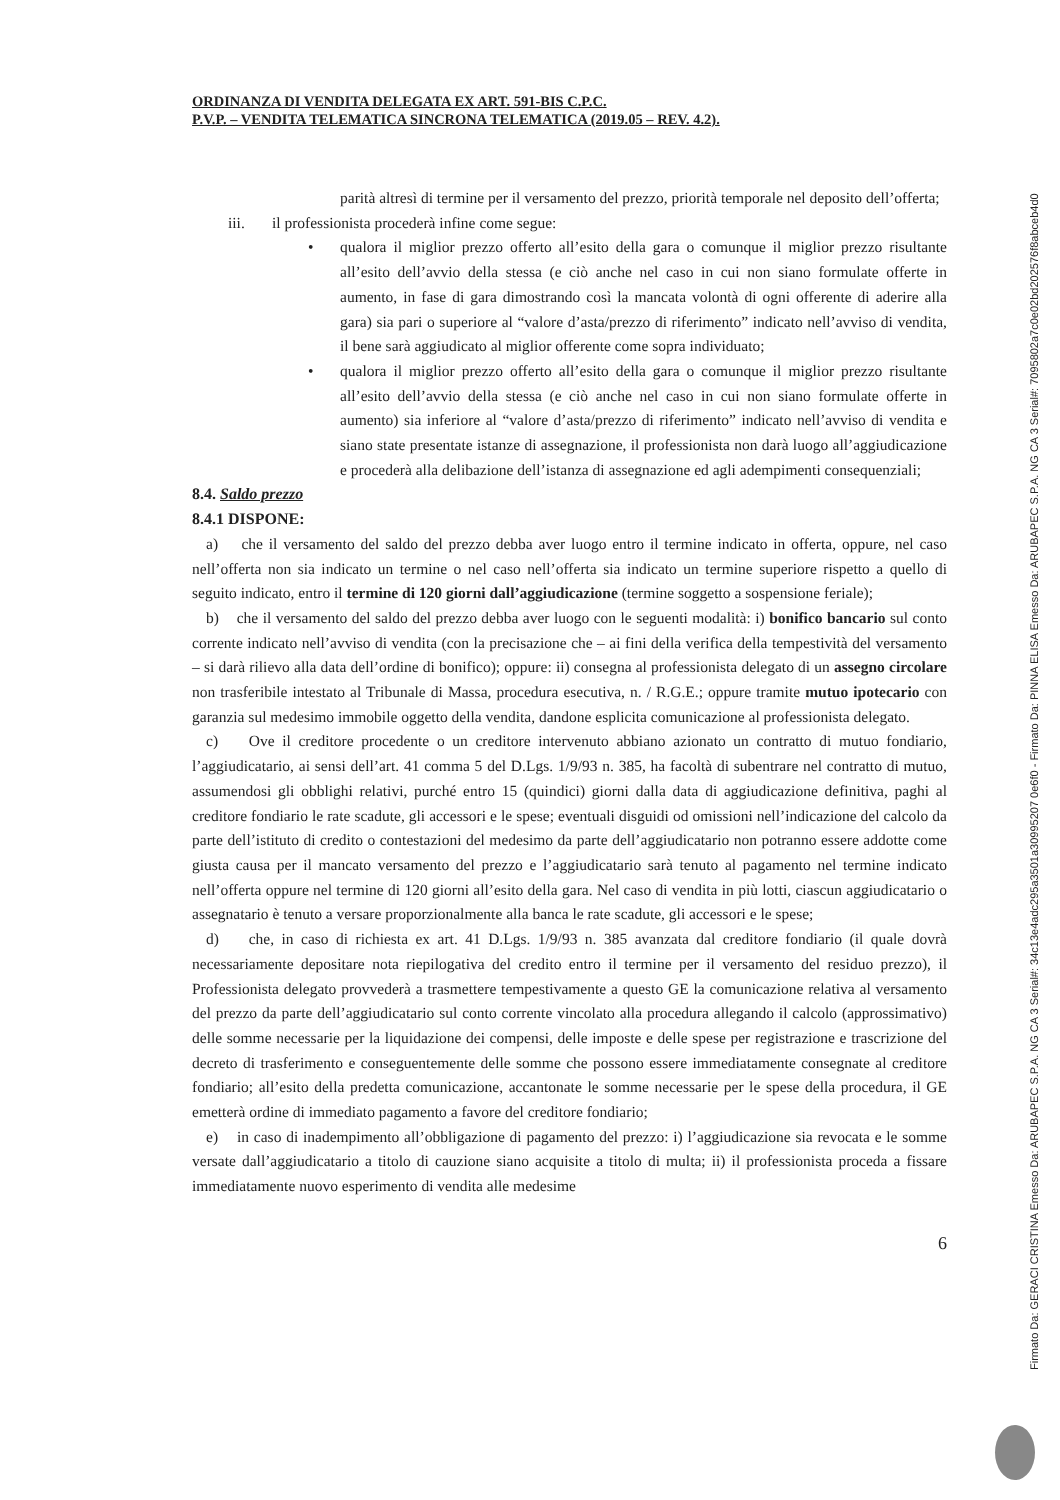ORDINANZA DI VENDITA DELEGATA EX ART. 591-BIS C.P.C.
P.V.P. – VENDITA TELEMATICA SINCRONA TELEMATICA (2019.05 – REV. 4.2).
parità altresì di termine per il versamento del prezzo, priorità temporale nel deposito dell’offerta;
iii. il professionista procederà infine come segue:
• qualora il miglior prezzo offerto all’esito della gara o comunque il miglior prezzo risultante all’esito dell’avvio della stessa (e ciò anche nel caso in cui non siano formulate offerte in aumento, in fase di gara dimostrando così la mancata volontà di ogni offerente di aderire alla gara) sia pari o superiore al “valore d’asta/prezzo di riferimento” indicato nell’avviso di vendita, il bene sarà aggiudicato al miglior offerente come sopra individuato;
• qualora il miglior prezzo offerto all’esito della gara o comunque il miglior prezzo risultante all’esito dell’avvio della stessa (e ciò anche nel caso in cui non siano formulate offerte in aumento) sia inferiore al “valore d’asta/prezzo di riferimento” indicato nell’avviso di vendita e siano state presentate istanze di assegnazione, il professionista non darà luogo all’aggiudicazione e procederà alla delibazione dell’istanza di assegnazione ed agli adempimenti consequenziali;
8.4. Saldo prezzo
8.4.1 DISPONE:
a) che il versamento del saldo del prezzo debba aver luogo entro il termine indicato in offerta, oppure, nel caso nell’offerta non sia indicato un termine o nel caso nell’offerta sia indicato un termine superiore rispetto a quello di seguito indicato, entro il termine di 120 giorni dall’aggiudicazione (termine soggetto a sospensione feriale);
b) che il versamento del saldo del prezzo debba aver luogo con le seguenti modalità: i) bonifico bancario sul conto corrente indicato nell’avviso di vendita (con la precisazione che – ai fini della verifica della tempestività del versamento – si darà rilievo alla data dell’ordine di bonifico); oppure: ii) consegna al professionista delegato di un assegno circolare non trasferibile intestato al Tribunale di Massa, procedura esecutiva, n. / R.G.E.; oppure tramite mutuo ipotecario con garanzia sul medesimo immobile oggetto della vendita, dandone esplicita comunicazione al professionista delegato.
c) Ove il creditore procedente o un creditore intervenuto abbiano azionato un contratto di mutuo fondiario, l’aggiudicatario, ai sensi dell’art. 41 comma 5 del D.Lgs. 1/9/93 n. 385, ha facoltà di subentrare nel contratto di mutuo, assumendosi gli obblighi relativi, purché entro 15 (quindici) giorni dalla data di aggiudicazione definitiva, paghi al creditore fondiario le rate scadute, gli accessori e le spese; eventuali disguidi od omissioni nell’indicazione del calcolo da parte dell’istituto di credito o contestazioni del medesimo da parte dell’aggiudicatario non potranno essere addotte come giusta causa per il mancato versamento del prezzo e l’aggiudicatario sarà tenuto al pagamento nel termine indicato nell’offerta oppure nel termine di 120 giorni all’esito della gara. Nel caso di vendita in più lotti, ciascun aggiudicatario o assegnatario è tenuto a versare proporzionalmente alla banca le rate scadute, gli accessori e le spese;
d) che, in caso di richiesta ex art. 41 D.Lgs. 1/9/93 n. 385 avanzata dal creditore fondiario (il quale dovrà necessariamente depositare nota riepilogativa del credito entro il termine per il versamento del residuo prezzo), il Professionista delegato provvederà a trasmettere tempestivamente a questo GE la comunicazione relativa al versamento del prezzo da parte dell’aggiudicatario sul conto corrente vincolato alla procedura allegando il calcolo (approssimativo) delle somme necessarie per la liquidazione dei compensi, delle imposte e delle spese per registrazione e trascrizione del decreto di trasferimento e conseguentemente delle somme che possono essere immediatamente consegnate al creditore fondiario; all’esito della predetta comunicazione, accantonate le somme necessarie per le spese della procedura, il GE emetterà ordine di immediato pagamento a favore del creditore fondiario;
e) in caso di inadempimento all’obbligazione di pagamento del prezzo: i) l’aggiudicazione sia revocata e le somme versate dall’aggiudicatario a titolo di cauzione siano acquisite a titolo di multa; ii) il professionista proceda a fissare immediatamente nuovo esperimento di vendita alle medesime
6
Firmato Da: GERACI CRISTINA Emesso Da: ARUBAPEC S.P.A. NG CA 3 Serial#: 34c13e4adc295a3501a30995207 0e6f0 - Firmato Da: PINNA ELISA Emesso Da: ARUBAPEC S.P.A. NG CA 3 Serial#: 7095802a7c0e02bd202576f8abceb4d0